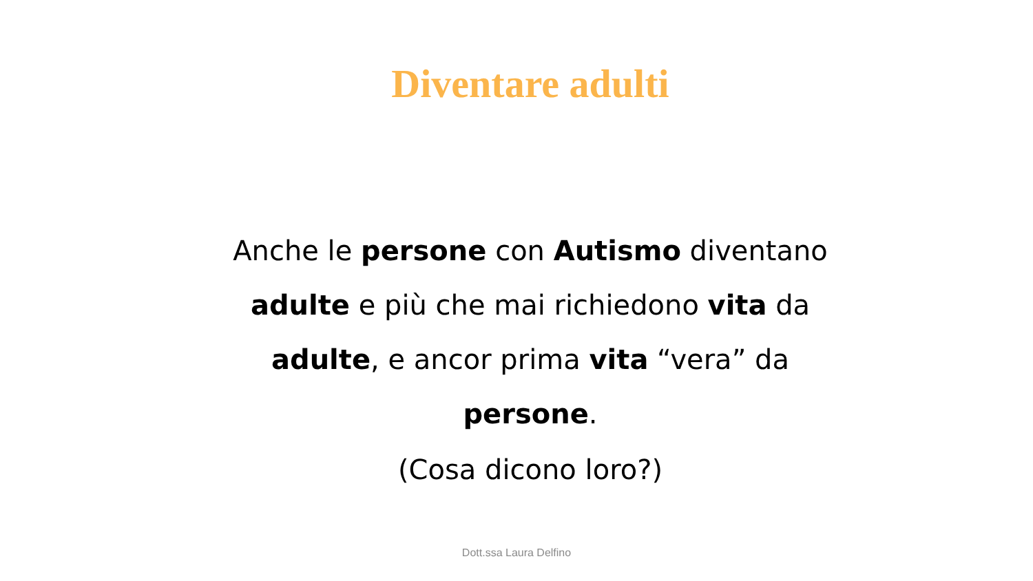Diventare adulti
Anche le persone con Autismo diventano adulte e più che mai richiedono vita da adulte, e ancor prima vita “vera” da persone.
(Cosa dicono loro?)
Dott.ssa Laura Delfino